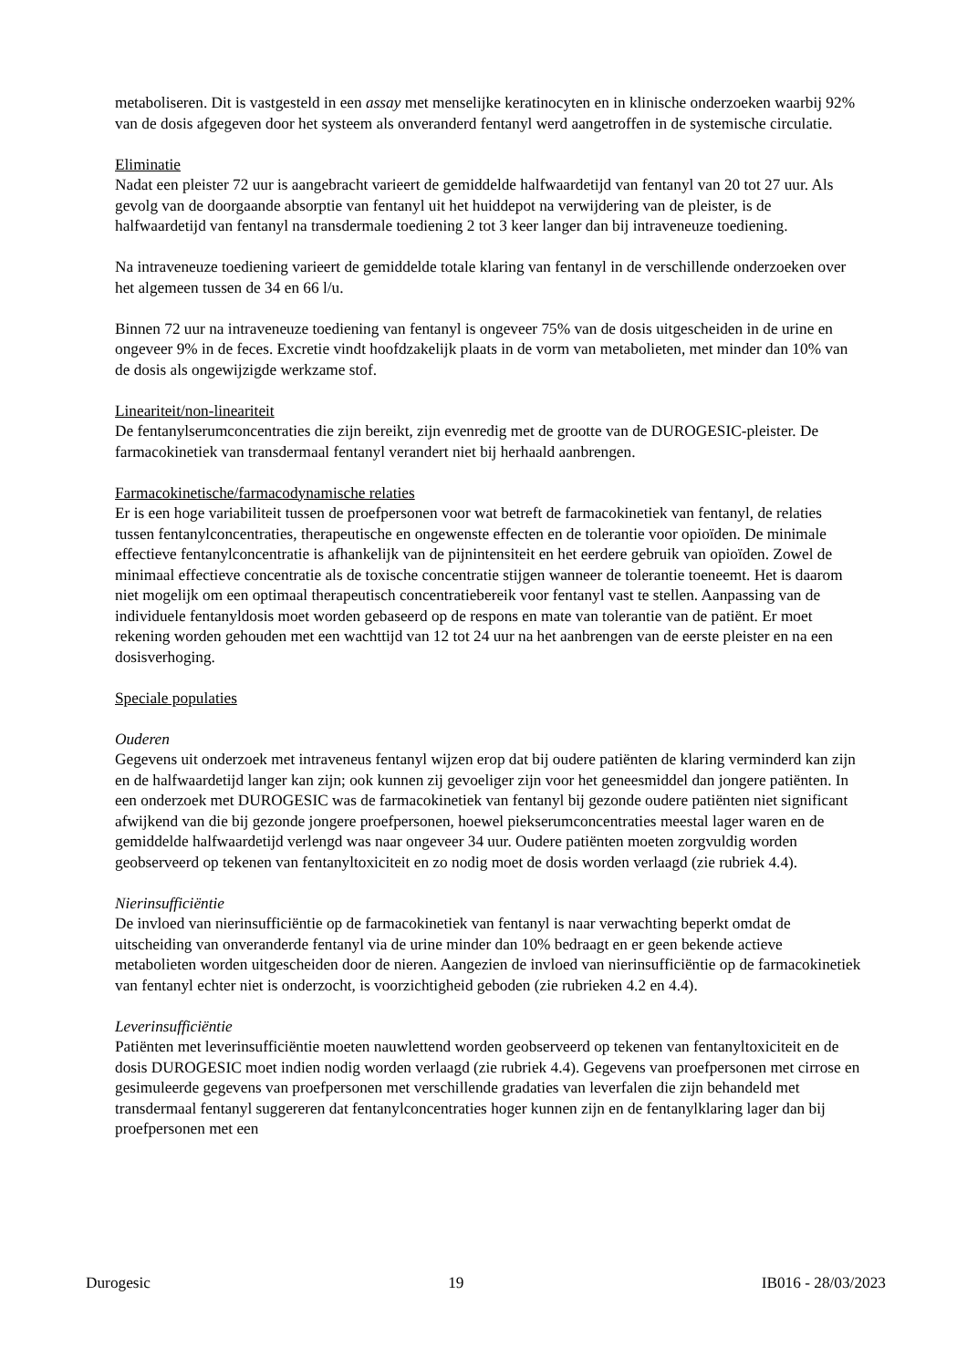metaboliseren. Dit is vastgesteld in een assay met menselijke keratinocyten en in klinische onderzoeken waarbij 92% van de dosis afgegeven door het systeem als onveranderd fentanyl werd aangetroffen in de systemische circulatie.
Eliminatie
Nadat een pleister 72 uur is aangebracht varieert de gemiddelde halfwaardetijd van fentanyl van 20 tot 27 uur. Als gevolg van de doorgaande absorptie van fentanyl uit het huiddepot na verwijdering van de pleister, is de halfwaardetijd van fentanyl na transdermale toediening 2 tot 3 keer langer dan bij intraveneuze toediening.
Na intraveneuze toediening varieert de gemiddelde totale klaring van fentanyl in de verschillende onderzoeken over het algemeen tussen de 34 en 66 l/u.
Binnen 72 uur na intraveneuze toediening van fentanyl is ongeveer 75% van de dosis uitgescheiden in de urine en ongeveer 9% in de feces. Excretie vindt hoofdzakelijk plaats in de vorm van metabolieten, met minder dan 10% van de dosis als ongewijzigde werkzame stof.
Lineariteit/non-lineariteit
De fentanylserumconcentraties die zijn bereikt, zijn evenredig met de grootte van de DUROGESIC-pleister. De farmacokinetiek van transdermaal fentanyl verandert niet bij herhaald aanbrengen.
Farmacokinetische/farmacodynamische relaties
Er is een hoge variabiliteit tussen de proefpersonen voor wat betreft de farmacokinetiek van fentanyl, de relaties tussen fentanylconcentraties, therapeutische en ongewenste effecten en de tolerantie voor opioïden. De minimale effectieve fentanylconcentratie is afhankelijk van de pijnintensiteit en het eerdere gebruik van opioïden. Zowel de minimaal effectieve concentratie als de toxische concentratie stijgen wanneer de tolerantie toeneemt. Het is daarom niet mogelijk om een optimaal therapeutisch concentratiebereik voor fentanyl vast te stellen. Aanpassing van de individuele fentanyldosis moet worden gebaseerd op de respons en mate van tolerantie van de patiënt. Er moet rekening worden gehouden met een wachttijd van 12 tot 24 uur na het aanbrengen van de eerste pleister en na een dosisverhoging.
Speciale populaties
Ouderen
Gegevens uit onderzoek met intraveneus fentanyl wijzen erop dat bij oudere patiënten de klaring verminderd kan zijn en de halfwaardetijd langer kan zijn; ook kunnen zij gevoeliger zijn voor het geneesmiddel dan jongere patiënten. In een onderzoek met DUROGESIC was de farmacokinetiek van fentanyl bij gezonde oudere patiënten niet significant afwijkend van die bij gezonde jongere proefpersonen, hoewel piekserumconcentraties meestal lager waren en de gemiddelde halfwaardetijd verlengd was naar ongeveer 34 uur. Oudere patiënten moeten zorgvuldig worden geobserveerd op tekenen van fentanyltoxiciteit en zo nodig moet de dosis worden verlaagd (zie rubriek 4.4).
Nierinsufficiëntie
De invloed van nierinsufficiëntie op de farmacokinetiek van fentanyl is naar verwachting beperkt omdat de uitscheiding van onveranderde fentanyl via de urine minder dan 10% bedraagt en er geen bekende actieve metabolieten worden uitgescheiden door de nieren. Aangezien de invloed van nierinsufficiëntie op de farmacokinetiek van fentanyl echter niet is onderzocht, is voorzichtigheid geboden (zie rubrieken 4.2 en 4.4).
Leverinsufficiëntie
Patiënten met leverinsufficiëntie moeten nauwlettend worden geobserveerd op tekenen van fentanyltoxiciteit en de dosis DUROGESIC moet indien nodig worden verlaagd (zie rubriek 4.4). Gegevens van proefpersonen met cirrose en gesimuleerde gegevens van proefpersonen met verschillende gradaties van leverfalen die zijn behandeld met transdermaal fentanyl suggereren dat fentanylconcentraties hoger kunnen zijn en de fentanylklaring lager dan bij proefpersonen met een
Durogesic 19 IB016 - 28/03/2023